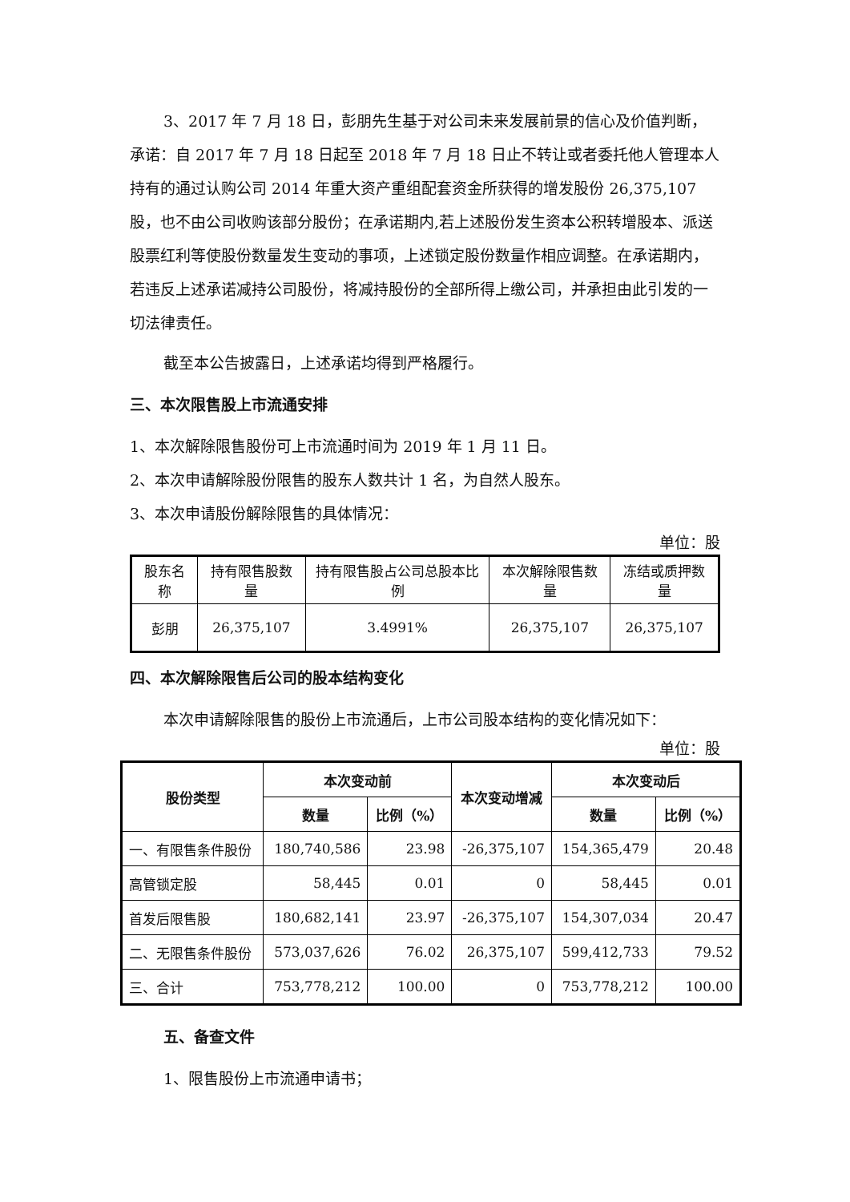3、2017 年 7 月 18 日，彭朋先生基于对公司未来发展前景的信心及价值判断，承诺：自 2017 年 7 月 18 日起至 2018 年 7 月 18 日止不转让或者委托他人管理本人持有的通过认购公司 2014 年重大资产重组配套资金所获得的增发股份 26,375,107 股，也不由公司收购该部分股份；在承诺期内,若上述股份发生资本公积转增股本、派送股票红利等使股份数量发生变动的事项，上述锁定股份数量作相应调整。在承诺期内，若违反上述承诺减持公司股份，将减持股份的全部所得上缴公司，并承担由此引发的一切法律责任。
截至本公告披露日，上述承诺均得到严格履行。
三、本次限售股上市流通安排
1、本次解除限售股份可上市流通时间为 2019 年 1 月 11 日。
2、本次申请解除股份限售的股东人数共计 1 名，为自然人股东。
3、本次申请股份解除限售的具体情况：
单位：股
| 股东名称 | 持有限售股数量 | 持有限售股占公司总股本比例 | 本次解除限售数量 | 冻结或质押数量 |
| 彭朋 | 26,375,107 | 3.4991% | 26,375,107 | 26,375,107 |
四、本次解除限售后公司的股本结构变化
本次申请解除限售的股份上市流通后，上市公司股本结构的变化情况如下：
单位：股
| 股份类型 | 本次变动前 | | 本次变动增减 | 本次变动后 | |
| --- | --- | --- | --- | --- | --- |
| | 数量 | 比例（%） | | 数量 | 比例（%） |
| 一、有限售条件股份 | 180,740,586 | 23.98 | -26,375,107 | 154,365,479 | 20.48 |
| 高管锁定股 | 58,445 | 0.01 | 0 | 58,445 | 0.01 |
| 首发后限售股 | 180,682,141 | 23.97 | -26,375,107 | 154,307,034 | 20.47 |
| 二、无限售条件股份 | 573,037,626 | 76.02 | 26,375,107 | 599,412,733 | 79.52 |
| 三、合计 | 753,778,212 | 100.00 | 0 | 753,778,212 | 100.00 |
五、备查文件
1、限售股份上市流通申请书；